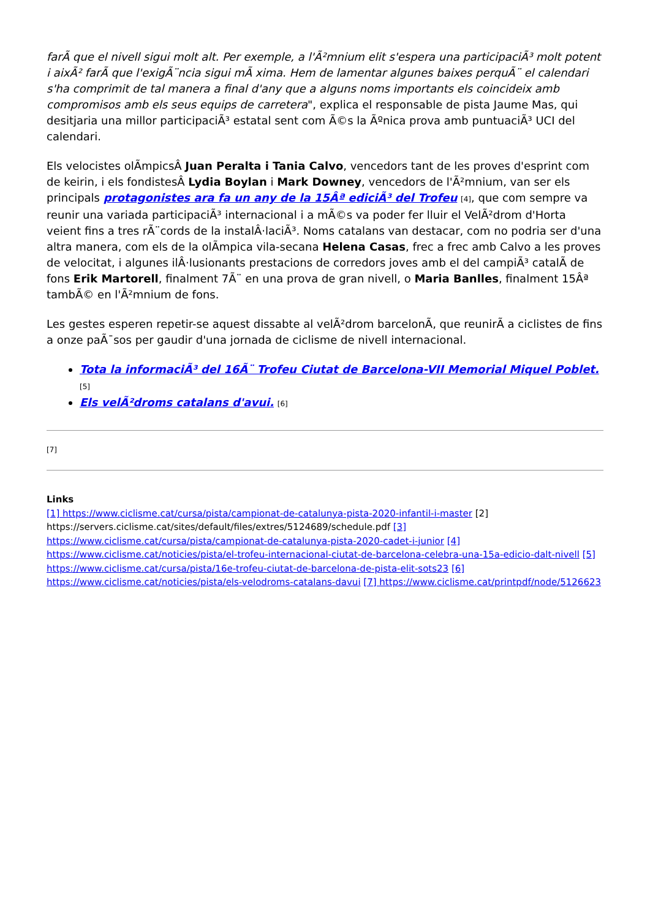farÃ que el nivell sigui molt alt. Per exemple, a l'Ã²mnium elit s'espera una participaciÃ³ molt potent i aixÃ² farÃ que l'exigÃ¨ncia sigui mÃ xima. Hem de lamentar algunes baixes perquÃ¨ el calendari s'ha comprimit de tal manera a final d'any que a alguns noms importants els coincideix amb compromisos amb els seus equips de carretera", explica el responsable de pista Jaume Mas, qui desitjaria una millor participaciÃ³ estatal sent com Ã©s la Ãºnica prova amb puntuaciÃ³ UCI del calendari.
Els velocistes olÃmpicsÂ Juan Peralta i Tania Calvo, vencedors tant de les proves d'esprint com de keirin, i els fondistesÂ Lydia Boylan i Mark Downey, vencedors de l'Ã²mnium, van ser els principals protagonistes ara fa un any de la 15Âª ediciÃ³ del Trofeu [4], que com sempre va reunir una variada participaciÃ³ internacional i a mÃ©s va poder fer lluir el VelÃ²drom d'Horta veient fins a tres rÃ¨cords de la instalÂ·laciÃ³. Noms catalans van destacar, com no podria ser d'una altra manera, com els de la olÃmpica vila-secana Helena Casas, frec a frec amb Calvo a les proves de velocitat, i algunes ilÂ·lusionants prestacions de corredors joves amb el del campiÃ³ catalÃ de fons Erik Martorell, finalment 7Ã¨ en una prova de gran nivell, o Maria Banlles, finalment 15Âª tambÃ© en l'Ã²mnium de fons.
Les gestes esperen repetir-se aquest dissabte al velÃ²drom barcelonÃ, que reunirÃ a ciclistes de fins a onze paÃ¯sos per gaudir d'una jornada de ciclisme de nivell internacional.
Tota la informaciÃ³ del 16Ã¨ Trofeu Ciutat de Barcelona-VII Memorial Miquel Poblet. [5]
Els velÃ²droms catalans d'avui. [6]
[7]
Links
[1] https://www.ciclisme.cat/cursa/pista/campionat-de-catalunya-pista-2020-infantil-i-master [2] https://servers.ciclisme.cat/sites/default/files/extres/5124689/schedule.pdf [3] https://www.ciclisme.cat/cursa/pista/campionat-de-catalunya-pista-2020-cadet-i-junior [4] https://www.ciclisme.cat/noticies/pista/el-trofeu-internacional-ciutat-de-barcelona-celebra-una-15a-edicio-dalt-nivell [5] https://www.ciclisme.cat/cursa/pista/16e-trofeu-ciutat-de-barcelona-de-pista-elit-sots23 [6] https://www.ciclisme.cat/noticies/pista/els-velodroms-catalans-davui [7] https://www.ciclisme.cat/printpdf/node/5126623